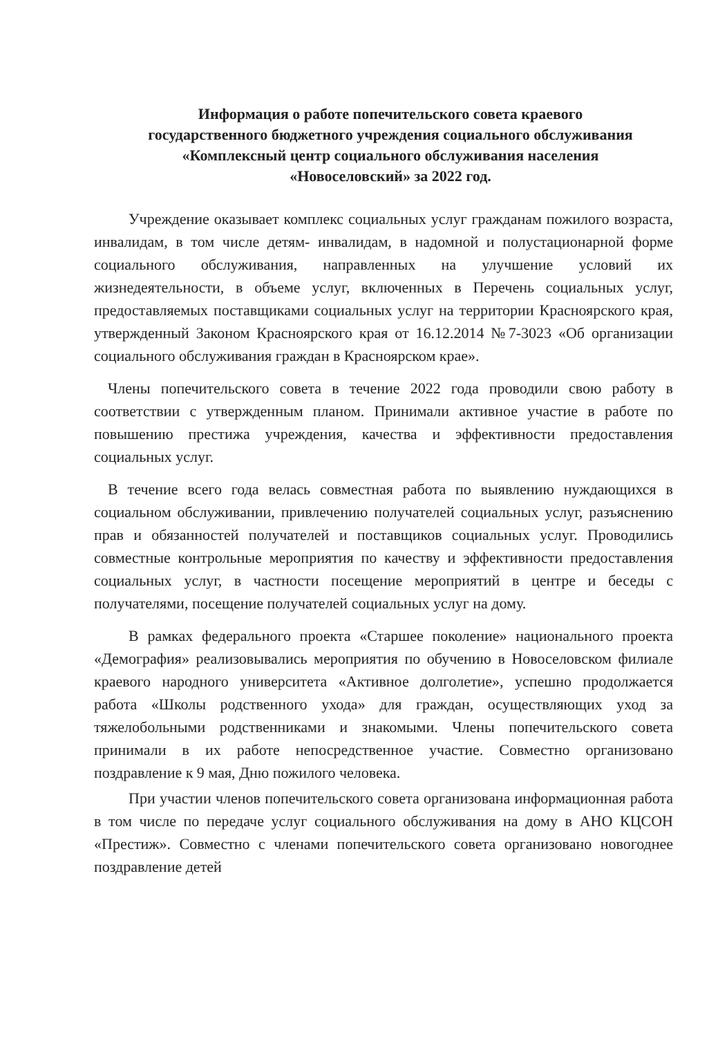Информация о работе попечительского совета краевого
государственного бюджетного учреждения социального обслуживания
«Комплексный центр социального обслуживания населения
«Новоселовский» за 2022 год.
Учреждение оказывает комплекс социальных услуг гражданам пожилого возраста, инвалидам, в том числе детям- инвалидам, в надомной и полустационарной форме социального обслуживания, направленных на улучшение условий их жизнедеятельности, в объеме услуг, включенных в Перечень социальных услуг, предоставляемых поставщиками социальных услуг на территории Красноярского края, утвержденный Законом Красноярского края от 16.12.2014 №7-3023 «Об организации социального обслуживания граждан в Красноярском крае».
Члены попечительского совета в течение 2022 года проводили свою работу в соответствии с утвержденным планом. Принимали активное участие в работе по повышению престижа учреждения, качества и эффективности предоставления социальных услуг.
В течение всего года велась совместная работа по выявлению нуждающихся в социальном обслуживании, привлечению получателей социальных услуг, разъяснению прав и обязанностей получателей и поставщиков социальных услуг. Проводились совместные контрольные мероприятия по качеству и эффективности предоставления социальных услуг, в частности посещение мероприятий в центре и беседы с получателями, посещение получателей социальных услуг на дому.
В рамках федерального проекта «Старшее поколение» национального проекта «Демография» реализовывались мероприятия по обучению в Новоселовском филиале краевого народного университета «Активное долголетие», успешно продолжается работа «Школы родственного ухода» для граждан, осуществляющих уход за тяжелобольными родственниками и знакомыми. Члены попечительского совета принимали в их работе непосредственное участие. Совместно организовано поздравление к 9 мая, Дню пожилого человека.
При участии членов попечительского совета организована информационная работа в том числе по передаче услуг социального обслуживания на дому в АНО КЦСОН «Престиж». Совместно с членами попечительского совета организовано новогоднее поздравление детей